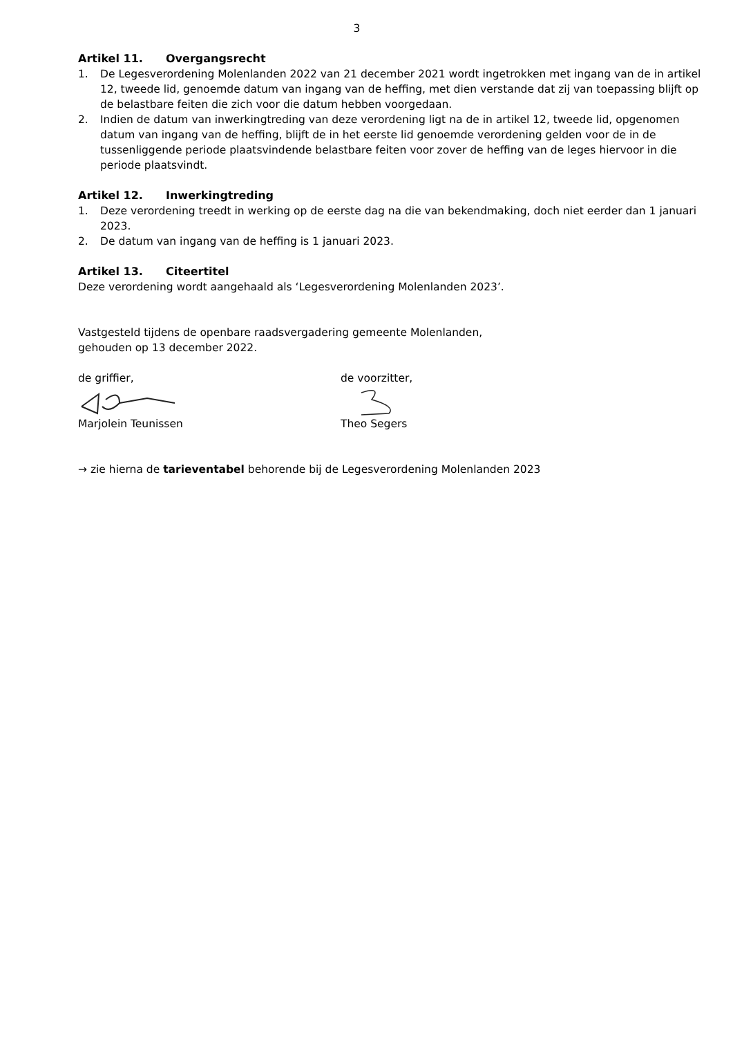3
Artikel 11. Overgangsrecht
1. De Legesverordening Molenlanden 2022 van 21 december 2021 wordt ingetrokken met ingang van de in artikel 12, tweede lid, genoemde datum van ingang van de heffing, met dien verstande dat zij van toepassing blijft op de belastbare feiten die zich voor die datum hebben voorgedaan.
2. Indien de datum van inwerkingtreding van deze verordening ligt na de in artikel 12, tweede lid, opgenomen datum van ingang van de heffing, blijft de in het eerste lid genoemde verordening gelden voor de in de tussenliggende periode plaatsvindende belastbare feiten voor zover de heffing van de leges hiervoor in die periode plaatsvindt.
Artikel 12. Inwerkingtreding
1. Deze verordening treedt in werking op de eerste dag na die van bekendmaking, doch niet eerder dan 1 januari 2023.
2. De datum van ingang van de heffing is 1 januari 2023.
Artikel 13. Citeertitel
Deze verordening wordt aangehaald als ‘Legesverordening Molenlanden 2023’.
Vastgesteld tijdens de openbare raadsvergadering gemeente Molenlanden,
gehouden op 13 december 2022.
de griffier,
Marjolein Teunissen
de voorzitter,
Theo Segers
→ zie hierna de tarieventabel behorende bij de Legesverordening Molenlanden 2023